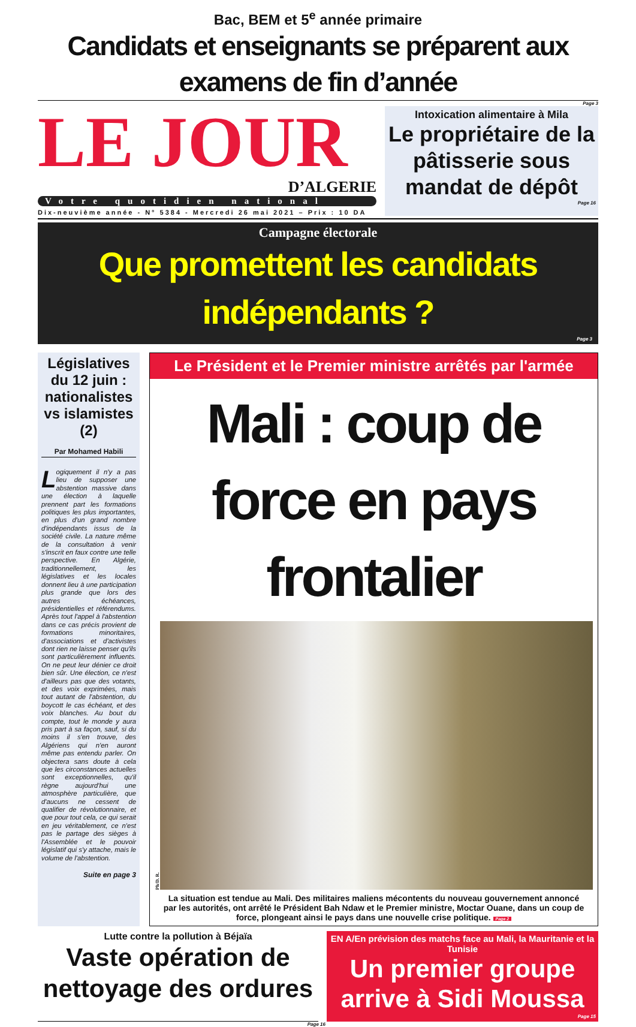Bac, BEM et 5<sup>e</sup> année primaire
Candidats et enseignants se préparent aux examens de fin d’année
Page 3
LE JOUR
D’ALGERIE
Votre quotidien national
Dix-neuvième année - N° 5384 - Mercredi 26 mai 2021 – Prix : 10 DA
Intoxication alimentaire à Mila
Le propriétaire de la pâtisserie sous mandat de dépôt
Page 16
Campagne électorale
Que promettent les candidats indépendants ?
Page 3
Législatives du 12 juin : nationalistes vs islamistes (2)
Par Mohamed Habili
Logiquement il n'y a pas lieu de supposer une abstention massive dans une élection à laquelle prennent part les formations politiques les plus importantes, en plus d'un grand nombre d'indépendants issus de la société civile. La nature même de la consultation à venir s'inscrit en faux contre une telle perspective. En Algérie, traditionnellement, les législatives et les locales donnent lieu à une participation plus grande que lors des autres échéances, présidentielles et référendums. Après tout l'appel à l'abstention dans ce cas précis provient de formations minoritaires, d'associations et d'activistes dont rien ne laisse penser qu'ils sont particulièrement influents. On ne peut leur dénier ce droit bien sûr. Une élection, ce n'est d'ailleurs pas que des votants, et des voix exprimées, mais tout autant de l'abstention, du boycott le cas échéant, et des voix blanches. Au bout du compte, tout le monde y aura pris part à sa façon, sauf, si du moins il s'en trouve, des Algériens qui n'en auront même pas entendu parler. On objectera sans doute à cela que les circonstances actuelles sont exceptionnelles, qu'il règne aujourd'hui une atmosphère particulière, que d'aucuns ne cessent de qualifier de révolutionnaire, et que pour tout cela, ce qui serait en jeu véritablement, ce n'est pas le partage des sièges à l'Assemblée et le pouvoir législatif qui s'y attache, mais le volume de l'abstention.
Suite en page 3
Le Président et le Premier ministre arrêtés par l'armée
Mali : coup de force en pays frontalier
Ph/D. R.
La situation est tendue au Mali. Des militaires maliens mécontents du nouveau gouvernement annoncé par les autorités, ont arrêté le Président Bah Ndaw et le Premier ministre, Moctar Ouane, dans un coup de force, plongeant ainsi le pays dans une nouvelle crise politique. Page 2
Lutte contre la pollution à Béjaïa
Vaste opération de nettoyage des ordures
EN A/En prévision des matchs face au Mali, la Mauritanie et la Tunisie
Un premier groupe arrive à Sidi Moussa
Page 15
Page 16